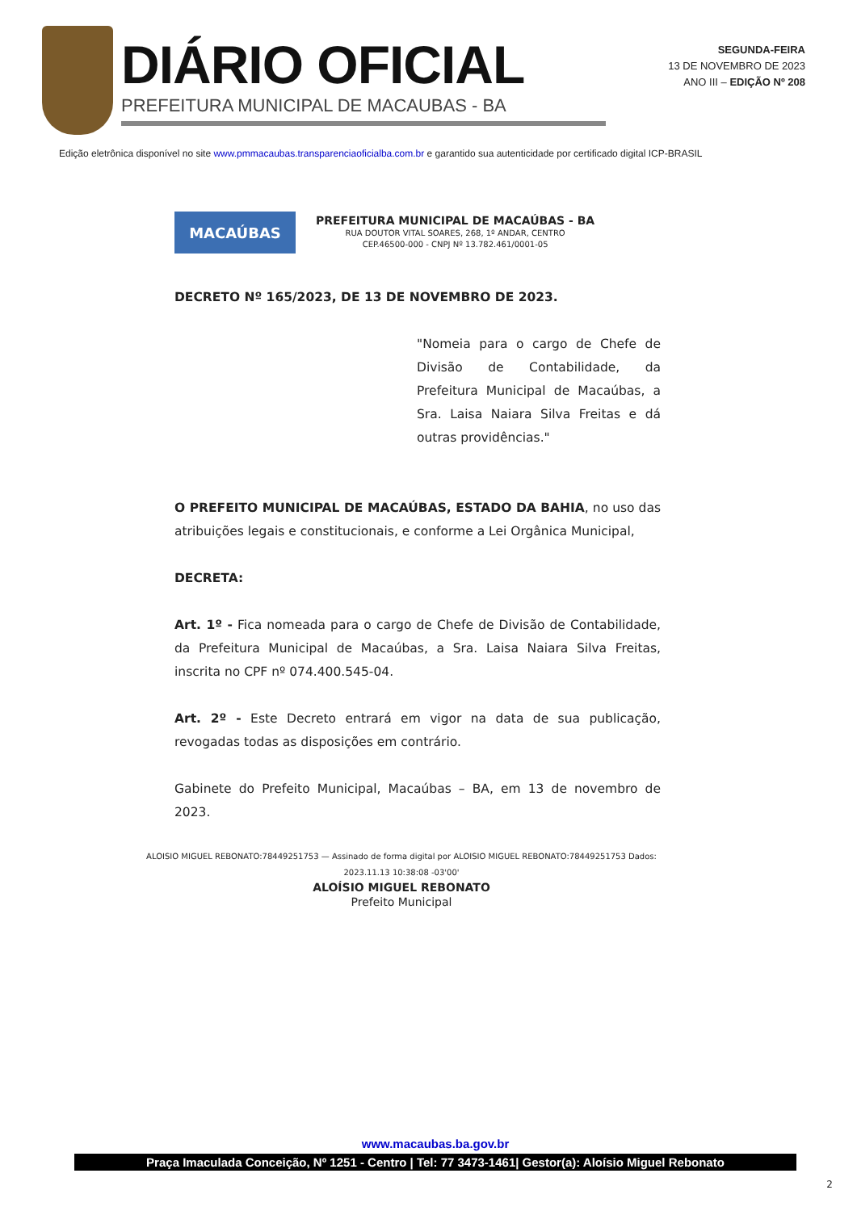DIÁRIO OFICIAL
PREFEITURA MUNICIPAL DE MACAUBAS - BA
SEGUNDA-FEIRA
13 DE NOVEMBRO DE 2023
ANO III – EDIÇÃO Nº 208
Edição eletrônica disponível no site www.pmmacaubas.transparenciaoficialba.com.br e garantido sua autenticidade por certificado digital ICP-BRASIL
MACAÚBAS
PREFEITURA MUNICIPAL DE MACAÚBAS - BA
RUA DOUTOR VITAL SOARES, 268, 1º ANDAR, CENTRO
CEP.46500-000 - CNPJ Nº 13.782.461/0001-05
DECRETO Nº 165/2023, DE 13 DE NOVEMBRO DE 2023.
"Nomeia para o cargo de Chefe de Divisão de Contabilidade, da Prefeitura Municipal de Macaúbas, a Sra. Laisa Naiara Silva Freitas e dá outras providências."
O PREFEITO MUNICIPAL DE MACAÚBAS, ESTADO DA BAHIA, no uso das atribuições legais e constitucionais, e conforme a Lei Orgânica Municipal,
DECRETA:
Art. 1º - Fica nomeada para o cargo de Chefe de Divisão de Contabilidade, da Prefeitura Municipal de Macaúbas, a Sra. Laisa Naiara Silva Freitas, inscrita no CPF nº 074.400.545-04.
Art. 2º - Este Decreto entrará em vigor na data de sua publicação, revogadas todas as disposições em contrário.
Gabinete do Prefeito Municipal, Macaúbas – BA, em 13 de novembro de 2023.
ALOISIO MIGUEL REBONATO:78449251753 — Assinado de forma digital por ALOISIO MIGUEL REBONATO:78449251753 Dados: 2023.11.13 10:38:08 -03'00'
ALOÍSIO MIGUEL REBONATO
Prefeito Municipal
www.macaubas.ba.gov.br
Praça Imaculada Conceição, Nº 1251 - Centro | Tel: 77 3473-1461| Gestor(a): Aloísio Miguel Rebonato
2